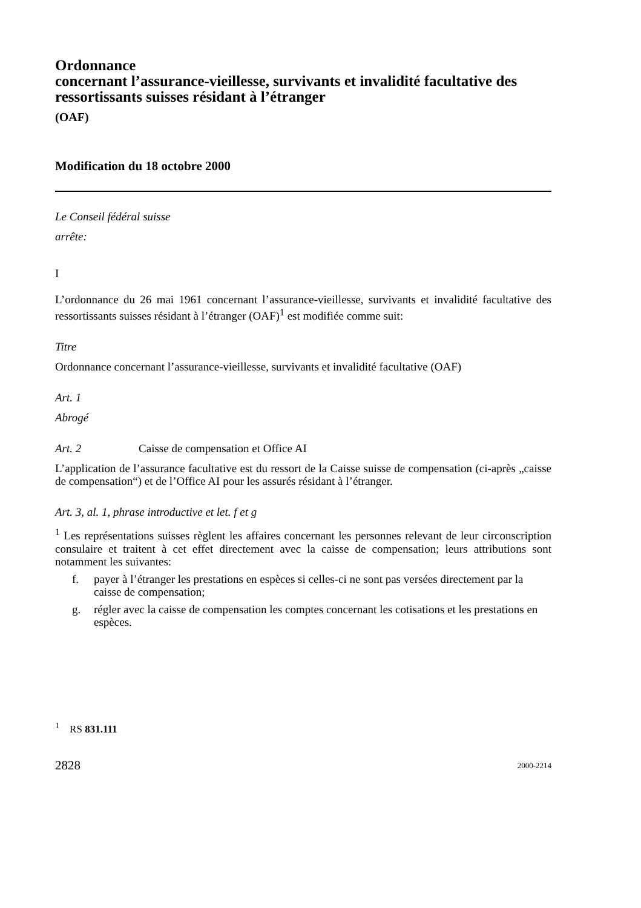Ordonnance
concernant l’assurance-vieillesse, survivants et invalidité facultative des ressortissants suisses résidant à l’étranger
(OAF)
Modification du 18 octobre 2000
Le Conseil fédéral suisse
arrête:
I
L’ordonnance du 26 mai 1961 concernant l’assurance-vieillesse, survivants et invalidité facultative des ressortissants suisses résidant à l’étranger (OAF)<sup>1</sup> est modifiée comme suit:
Titre
Ordonnance concernant l’assurance-vieillesse, survivants et invalidité facultative (OAF)
Art. 1
Abrogé
Art. 2 Caisse de compensation et Office AI
L’application de l’assurance facultative est du ressort de la Caisse suisse de compensation (ci-après „caisse de compensation“) et de l’Office AI pour les assurés résidant à l’étranger.
Art. 3, al. 1, phrase introductive et let. f et g
<sup>1</sup> Les représentations suisses règlent les affaires concernant les personnes relevant de leur circonscription consulaire et traitent à cet effet directement avec la caisse de compensation; leurs attributions sont notamment les suivantes:
f. payer à l’étranger les prestations en espèces si celles-ci ne sont pas versées directement par la caisse de compensation;
g. régler avec la caisse de compensation les comptes concernant les cotisations et les prestations en espèces.
<sup>1</sup> RS 831.111
2828 2000-2214